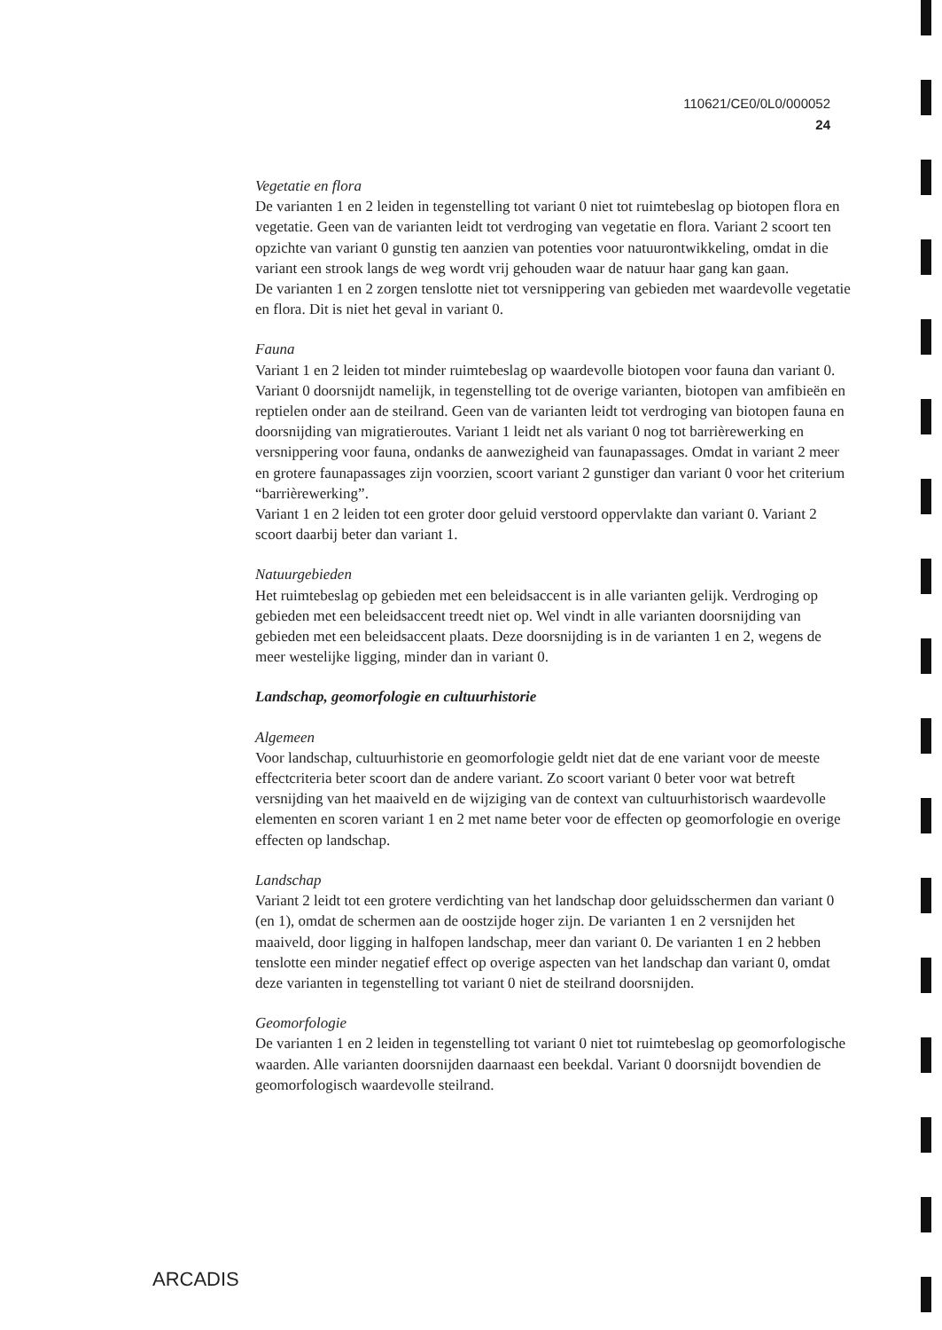110621/CE0/0L0/000052
24
Vegetatie en flora
De varianten 1 en 2 leiden in tegenstelling tot variant 0 niet tot ruimtebeslag op biotopen flora en vegetatie. Geen van de varianten leidt tot verdroging van vegetatie en flora. Variant 2 scoort ten opzichte van variant 0 gunstig ten aanzien van potenties voor natuurontwikkeling, omdat in die variant een strook langs de weg wordt vrij gehouden waar de natuur haar gang kan gaan.
De varianten 1 en 2 zorgen tenslotte niet tot versnippering van gebieden met waardevolle vegetatie en flora. Dit is niet het geval in variant 0.
Fauna
Variant 1 en 2 leiden tot minder ruimtebeslag op waardevolle biotopen voor fauna dan variant 0. Variant 0 doorsnijdt namelijk, in tegenstelling tot de overige varianten, biotopen van amfibieën en reptielen onder aan de steilrand. Geen van de varianten leidt tot verdroging van biotopen fauna en doorsnijding van migratieroutes. Variant 1 leidt net als variant 0 nog tot barrièrewerking en versnippering voor fauna, ondanks de aanwezigheid van faunapassages. Omdat in variant 2 meer en grotere faunapassages zijn voorzien, scoort variant 2 gunstiger dan variant 0 voor het criterium “barrièrewerking”.
Variant 1 en 2 leiden tot een groter door geluid verstoord oppervlakte dan variant 0. Variant 2 scoort daarbij beter dan variant 1.
Natuurgebieden
Het ruimtebeslag op gebieden met een beleidsaccent is in alle varianten gelijk. Verdroging op gebieden met een beleidsaccent treedt niet op. Wel vindt in alle varianten doorsnijding van gebieden met een beleidsaccent plaats. Deze doorsnijding is in de varianten 1 en 2, wegens de meer westelijke ligging, minder dan in variant 0.
Landschap, geomorfologie en cultuurhistorie
Algemeen
Voor landschap, cultuurhistorie en geomorfologie geldt niet dat de ene variant voor de meeste effectcriteria beter scoort dan de andere variant. Zo scoort variant 0 beter voor wat betreft versnijding van het maaiveld en de wijziging van de context van cultuurhistorisch waardevolle elementen en scoren variant 1 en 2 met name beter voor de effecten op geomorfologie en overige effecten op landschap.
Landschap
Variant 2 leidt tot een grotere verdichting van het landschap door geluidsschermen dan variant 0 (en 1), omdat de schermen aan de oostzijde hoger zijn. De varianten 1 en 2 versnijden het maaiveld, door ligging in halfopen landschap, meer dan variant 0. De varianten 1 en 2 hebben tenslotte een minder negatief effect op overige aspecten van het landschap dan variant 0, omdat deze varianten in tegenstelling tot variant 0 niet de steilrand doorsnijden.
Geomorfologie
De varianten 1 en 2 leiden in tegenstelling tot variant 0 niet tot ruimtebeslag op geomorfologische waarden. Alle varianten doorsnijden daarnaast een beekdal. Variant 0 doorsnijdt bovendien de geomorfologisch waardevolle steilrand.
ARCADIS